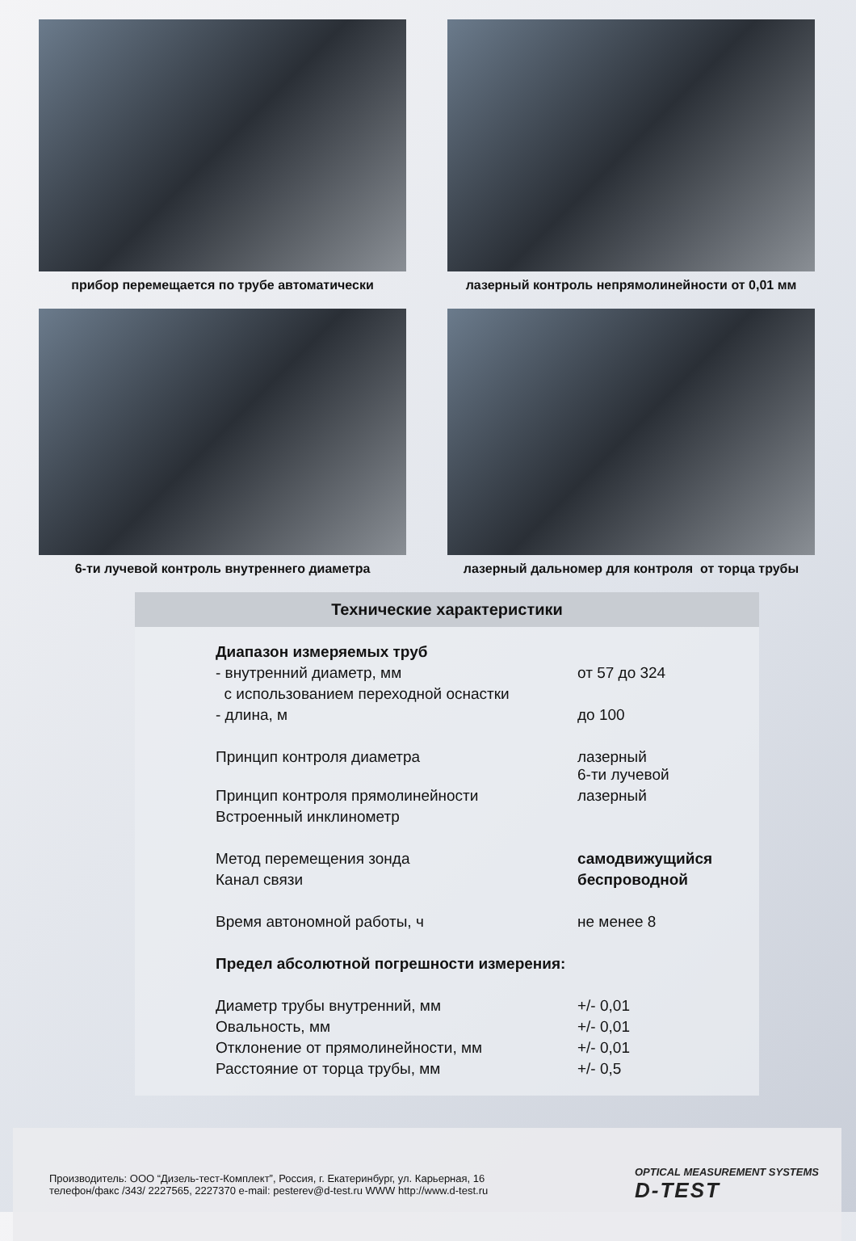прибор перемещается по трубе автоматически
лазерный контроль непрямолинейности от 0,01 мм
6-ти лучевой контроль внутреннего диаметра
лазерный дальномер для контроля от торца трубы
Технические характеристики
| Диапазон измеряемых труб | |
| - внутренний диаметр, мм | от 57 до 324 |
| с использованием переходной оснастки | |
| - длина, м | до 100 |
| Принцип контроля диаметра | лазерный 6-ти лучевой |
| Принцип контроля прямолинейности | лазерный |
| Встроенный инклинометр | |
| Метод перемещения зонда | самодвижущийся |
| Канал связи | беспроводной |
| Время автономной работы, ч | не менее 8 |
| Предел абсолютной погрешности измерения: | |
| Диаметр трубы внутренний, мм | +/- 0,01 |
| Овальность, мм | +/- 0,01 |
| Отклонение от прямолинейности, мм | +/- 0,01 |
| Расстояние от торца трубы, мм | +/- 0,5 |
Производитель: ООО “Дизель-тест-Комплект”, Россия, г. Екатеринбург, ул. Карьерная, 16
телефон/факс /343/ 2227565, 2227370 e-mail: pesterev@d-test.ru WWW http://www.d-test.ru
OPTICAL MEASUREMENT SYSTEMS
D-TEST